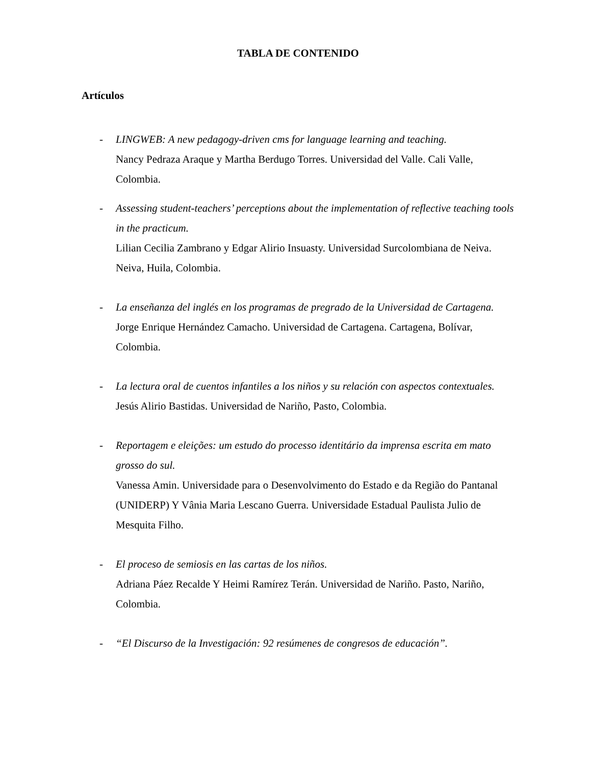TABLA DE CONTENIDO
Artículos
- LINGWEB: A new pedagogy-driven cms for language learning and teaching.
Nancy Pedraza Araque y Martha Berdugo Torres. Universidad del Valle. Cali Valle, Colombia.
- Assessing student-teachers’ perceptions about the implementation of reflective teaching tools in the practicum.
Lilian Cecilia Zambrano y Edgar Alirio Insuasty. Universidad Surcolombiana de Neiva. Neiva, Huila, Colombia.
- La enseñanza del inglés en los programas de pregrado de la Universidad de Cartagena.
Jorge Enrique Hernández Camacho. Universidad de Cartagena. Cartagena, Bolívar, Colombia.
- La lectura oral de cuentos infantiles a los niños y su relación con aspectos contextuales.
Jesús Alirio Bastidas. Universidad de Nariño, Pasto, Colombia.
- Reportagem e eleições: um estudo do processo identitário da imprensa escrita em mato grosso do sul.
Vanessa Amin. Universidade para o Desenvolvimento do Estado e da Região do Pantanal (UNIDERP) Y Vânia Maria Lescano Guerra. Universidade Estadual Paulista Julio de Mesquita Filho.
- El proceso de semiosis en las cartas de los niños.
Adriana Páez Recalde Y Heimi Ramírez Terán. Universidad de Nariño. Pasto, Nariño, Colombia.
- “El Discurso de la Investigación: 92 resúmenes de congresos de educación”.